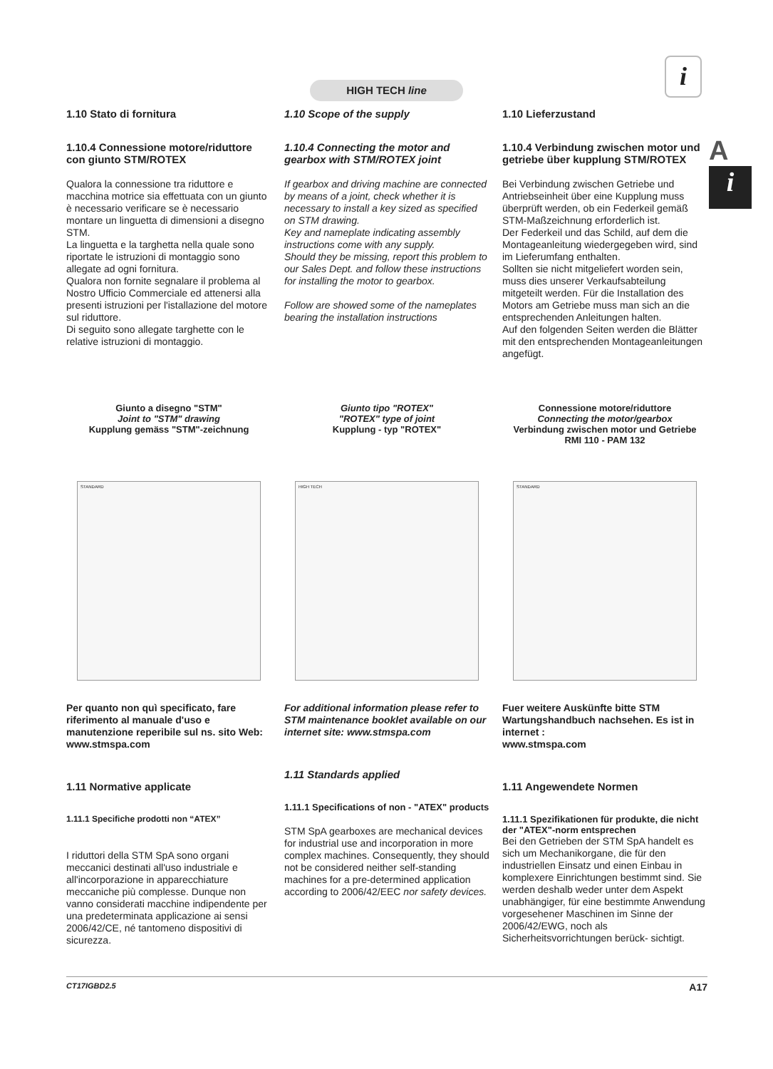HIGH TECH line i
A
i
1.10 Stato di fornitura
1.10.4 Connessione motore/riduttore con giunto STM/ROTEX
Qualora la connessione tra riduttore e macchina motrice sia effettuata con un giunto è necessario verificare se è necessario montare un linguetta di dimensioni a disegno STM.
La linguetta e la targhetta nella quale sono riportate le istruzioni di montaggio sono allegate ad ogni fornitura.
Qualora non fornite segnalare il problema al Nostro Ufficio Commerciale ed attenersi alla presenti istruzioni per l'istallazione del motore sul riduttore.
Di seguito sono allegate targhette con le relative istruzioni di montaggio.
1.10 Scope of the supply
1.10.4 Connecting the motor and gearbox with STM/ROTEX joint
If gearbox and driving machine are connected by means of a joint, check whether it is necessary to install a key sized as specified on STM drawing.
Key and nameplate indicating assembly instructions come with any supply.
Should they be missing, report this problem to our Sales Dept. and follow these instructions for installing the motor to gearbox.
Follow are showed some of the nameplates bearing the installation instructions
1.10 Lieferzustand
1.10.4 Verbindung zwischen motor und getriebe über kupplung STM/ROTEX
Bei Verbindung zwischen Getriebe und Antriebseinheit über eine Kupplung muss überprüft werden, ob ein Federkeil gemäß STM-Maßzeichnung erforderlich ist.
Der Federkeil und das Schild, auf dem die Montageanleitung wiedergegeben wird, sind im Lieferumfang enthalten.
Sollten sie nicht mitgeliefert worden sein, muss dies unserer Verkaufsabteilung mitgeteilt werden. Für die Installation des Motors am Getriebe muss man sich an die entsprechenden Anleitungen halten.
Auf den folgenden Seiten werden die Blätter mit den entsprechenden Montageanleitungen angefügt.
Giunto a disegno "STM"
Joint to "STM" drawing
Kupplung gemäss "STM"-zeichnung
STANDARD
Giunto tipo "ROTEX"
"ROTEX" type of joint
Kupplung - typ "ROTEX"
HIGH TECH
Connessione motore/riduttore
Connecting the motor/gearbox
Verbindung zwischen motor und Getriebe
RMI 110 - PAM 132
STANDARD
Per quanto non quì specificato, fare riferimento al manuale d'uso e manutenzione reperibile sul ns. sito Web: www.stmspa.com
1.11 Normative applicate
1.11.1 Specifiche prodotti non “ATEX”
I riduttori della STM SpA sono organi meccanici destinati all'uso industriale e all'incorporazione in apparecchiature meccaniche più complesse. Dunque non vanno considerati macchine indipendente per una predeterminata applicazione ai sensi 2006/42/CE, né tantomeno dispositivi di sicurezza.
For additional information please refer to STM maintenance booklet available on our internet site: www.stmspa.com
1.11 Standards applied
1.11.1 Specifications of non - "ATEX" products
STM SpA gearboxes are mechanical devices for industrial use and incorporation in more complex machines. Consequently, they should not be considered neither self-standing machines for a pre-determined application according to 2006/42/EEC nor safety devices.
Fuer weitere Auskünfte bitte STM Wartungshandbuch nachsehen. Es ist in internet :
www.stmspa.com
1.11 Angewendete Normen
1.11.1 Spezifikationen für produkte, die nicht der "ATEX"-norm entsprechen
Bei den Getrieben der STM SpA handelt es sich um Mechanikorgane, die für den industriellen Einsatz und einen Einbau in komplexere Einrichtungen bestimmt sind. Sie werden deshalb weder unter dem Aspekt unabhängiger, für eine bestimmte Anwendung vorgesehener Maschinen im Sinne der 2006/42/EWG, noch als Sicherheitsvorrichtungen berück- sichtigt.
CT17IGBD2.5 A17